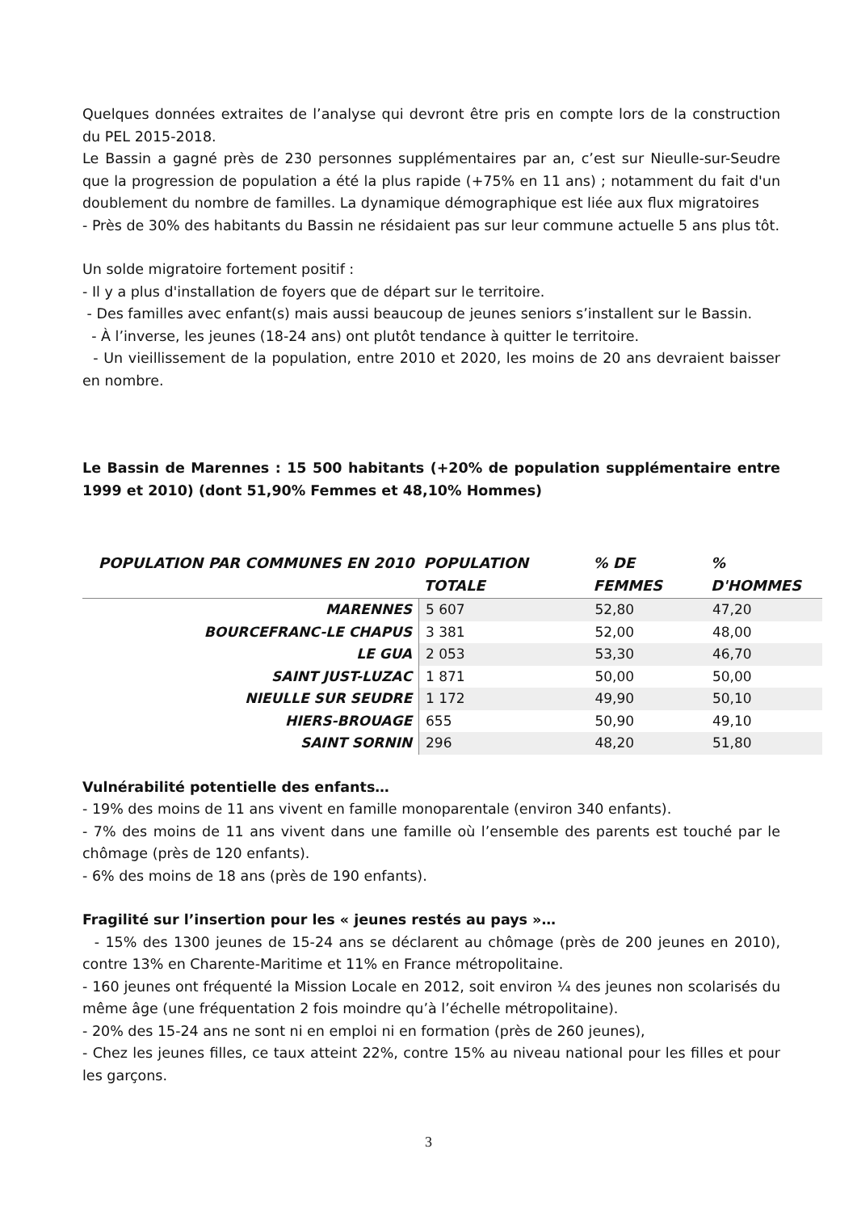Quelques données extraites de l’analyse qui devront être pris en compte lors de la construction du PEL 2015-2018.
Le Bassin a gagné près de 230 personnes supplémentaires par an, c’est sur Nieulle-sur-Seudre que la progression de population a été la plus rapide (+75% en 11 ans) ; notamment du fait d'un doublement du nombre de familles. La dynamique démographique est liée aux flux migratoires
- Près de 30% des habitants du Bassin ne résidaient pas sur leur commune actuelle 5 ans plus tôt.
Un solde migratoire fortement positif :
- Il y a plus d'installation de foyers que de départ sur le territoire.
- Des familles avec enfant(s) mais aussi beaucoup de jeunes seniors s’installent sur le Bassin.
- À l’inverse, les jeunes (18-24 ans) ont plutôt tendance à quitter le territoire.
- Un vieillissement de la population, entre 2010 et 2020, les moins de 20 ans devraient baisser en nombre.
Le Bassin de Marennes : 15 500 habitants (+20% de population supplémentaire entre 1999 et 2010) (dont 51,90% Femmes et 48,10% Hommes)
| POPULATION PAR COMMUNES EN 2010 | POPULATION TOTALE | % DE FEMMES | % D'HOMMES |
| --- | --- | --- | --- |
| MARENNES | 5 607 | 52,80 | 47,20 |
| BOURCEFRANC-LE CHAPUS | 3 381 | 52,00 | 48,00 |
| LE GUA | 2 053 | 53,30 | 46,70 |
| SAINT JUST-LUZAC | 1 871 | 50,00 | 50,00 |
| NIEULLE SUR SEUDRE | 1 172 | 49,90 | 50,10 |
| HIERS-BROUAGE | 655 | 50,90 | 49,10 |
| SAINT SORNIN | 296 | 48,20 | 51,80 |
Vulnérabilité potentielle des enfants…
- 19% des moins de 11 ans vivent en famille monoparentale (environ 340 enfants).
- 7% des moins de 11 ans vivent dans une famille où l’ensemble des parents est touché par le chômage (près de 120 enfants).
- 6% des moins de 18 ans (près de 190 enfants).
Fragilité sur l’insertion pour les « jeunes restés au pays »…
- 15% des 1300 jeunes de 15-24 ans se déclarent au chômage (près de 200 jeunes en 2010), contre 13% en Charente-Maritime et 11% en France métropolitaine.
- 160 jeunes ont fréquenté la Mission Locale en 2012, soit environ ¼ des jeunes non scolarisés du même âge (une fréquentation 2 fois moindre qu’à l’échelle métropolitaine).
- 20% des 15-24 ans ne sont ni en emploi ni en formation (près de 260 jeunes),
- Chez les jeunes filles, ce taux atteint 22%, contre 15% au niveau national pour les filles et pour les garçons.
3